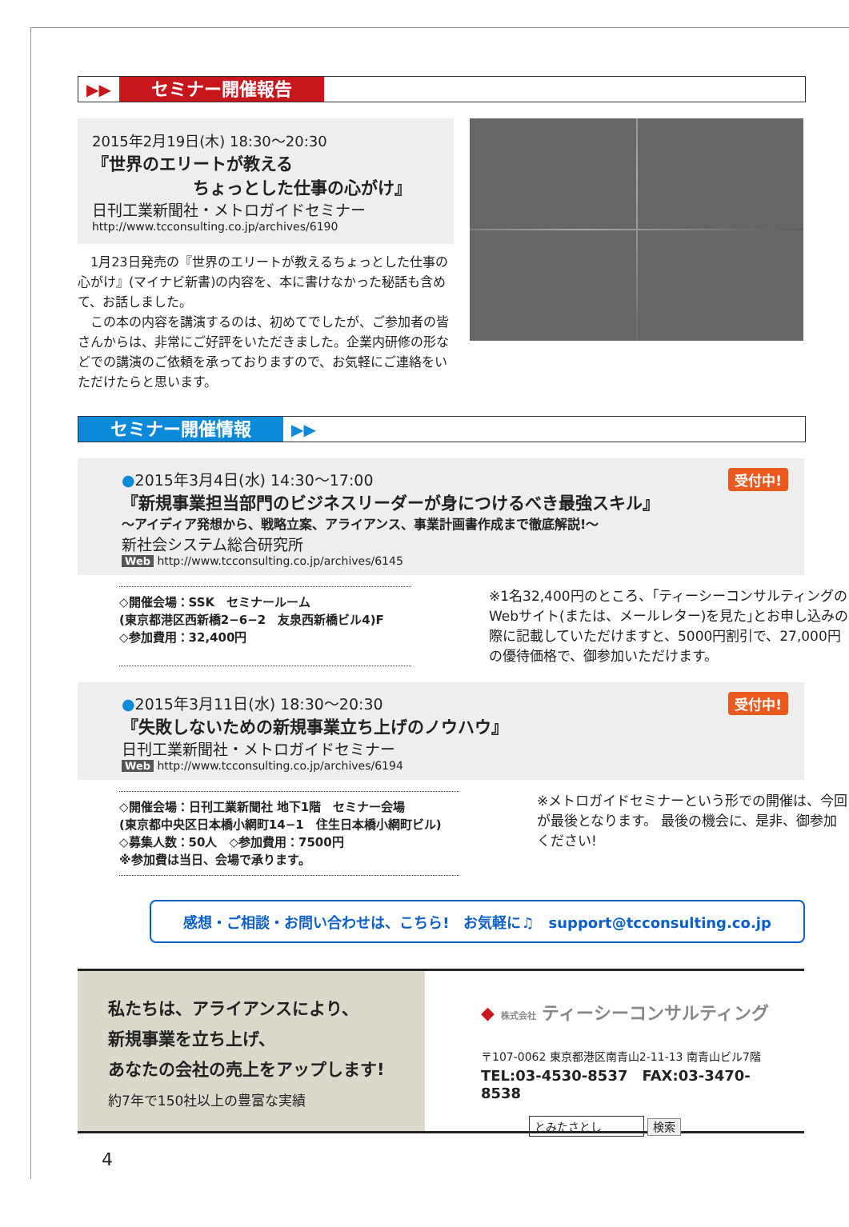▶▶ セミナー開催報告
2015年2月19日(木) 18:30～20:30
『世界のエリートが教える
　　　　　　ちょっとした仕事の心がけ』
日刊工業新聞社・メトロガイドセミナー
http://www.tcconsulting.co.jp/archives/6190
　1月23日発売の『世界のエリートが教えるちょっとした仕事の心がけ』(マイナビ新書)の内容を、本に書けなかった秘話も含めて、お話しました。
　この本の内容を講演するのは、初めてでしたが、ご参加者の皆さんからは、非常にご好評をいただきました。企業内研修の形などでの講演のご依頼を承っておりますので、お気軽にご連絡をいただけたらと思います。
セミナー開催情報 ▶▶
受付中!
●2015年3月4日(水) 14:30～17:00
『新規事業担当部門のビジネスリーダーが身につけるべき最強スキル』
～アイディア発想から、戦略立案、アライアンス、事業計画書作成まで徹底解説!～
新社会システム総合研究所
Web http://www.tcconsulting.co.jp/archives/6145
◇開催会場：SSK　セミナールーム
(東京都港区西新橋2−6−2　友泉西新橋ビル4)F
◇参加費用：32,400円
※1名32,400円のところ、｢ティーシーコンサルティングのWebサイト(または、メールレター)を見た｣とお申し込みの際に記載していただけますと、5000円割引で、27,000円の優待価格で、御参加いただけます。
受付中!
●2015年3月11日(水) 18:30～20:30
『失敗しないための新規事業立ち上げのノウハウ』
日刊工業新聞社・メトロガイドセミナー
Web http://www.tcconsulting.co.jp/archives/6194
◇開催会場：日刊工業新聞社 地下1階　セミナー会場
(東京都中央区日本橋小網町14−1　住生日本橋小網町ビル)
◇募集人数：50人　◇参加費用：7500円
※参加費は当日、会場で承ります。
※メトロガイドセミナーという形での開催は、今回が最後となります。 最後の機会に、是非、御参加ください!
感想・ご相談・お問い合わせは、こちら!　お気軽に♫　support@tcconsulting.co.jp
私たちは、アライアンスにより、
新規事業を立ち上げ、
あなたの会社の売上をアップします!
約7年で150社以上の豊富な実績
◆ 株式会社 ティーシーコンサルティング
〒107-0062 東京都港区南青山2-11-13 南青山ビル7階
TEL:03-4530-8537　FAX:03-3470-8538
とみたさとし 検索
4